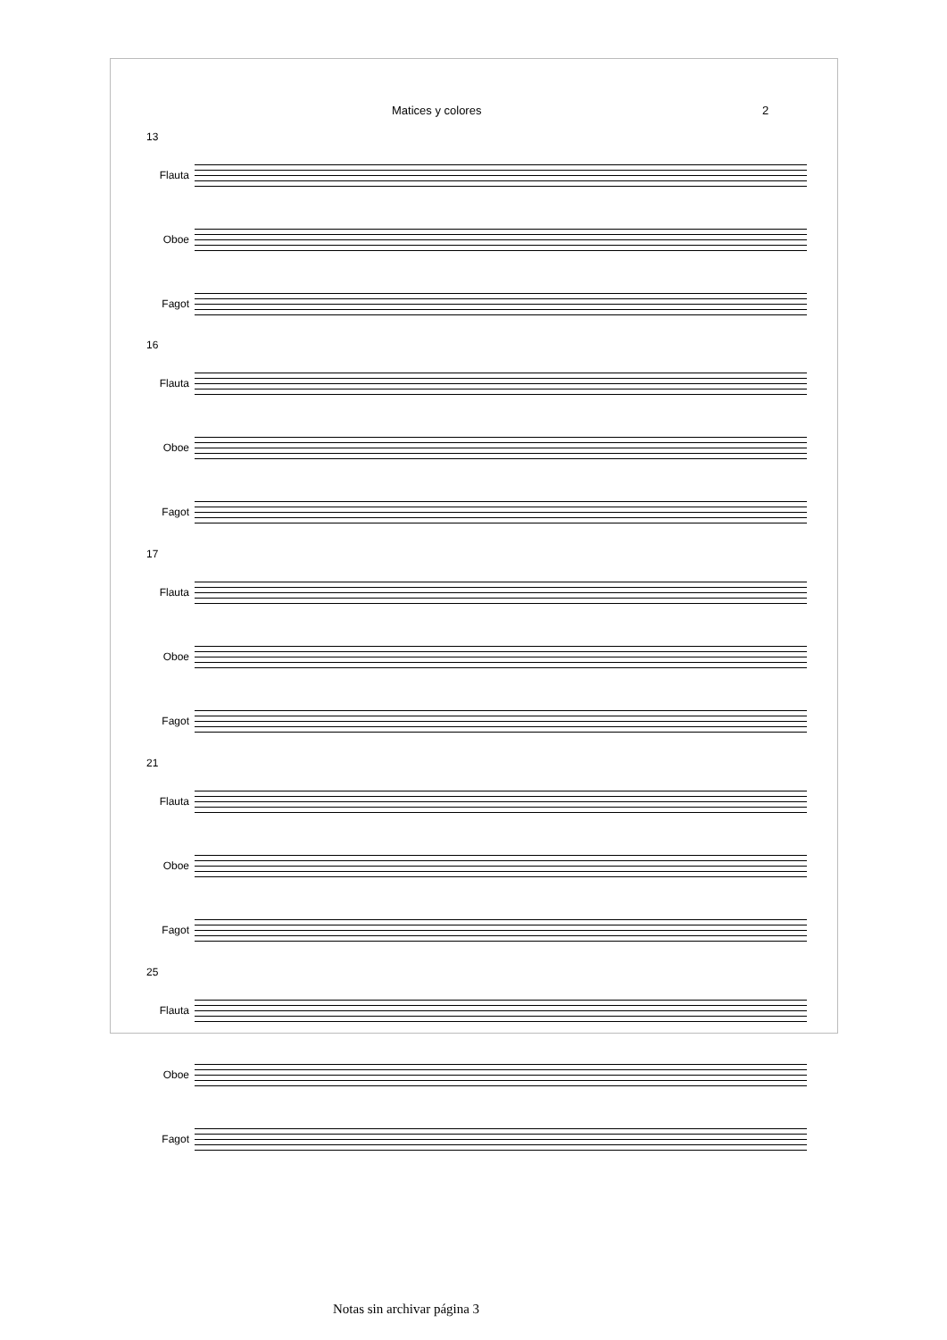Matices y colores 2
13
Flauta
Oboe
Fagot
16
Flauta
Oboe
Fagot
17
Flauta
Oboe
Fagot
21
Flauta
Oboe
Fagot
25
Flauta
Oboe
Fagot
Notas sin archivar página 3